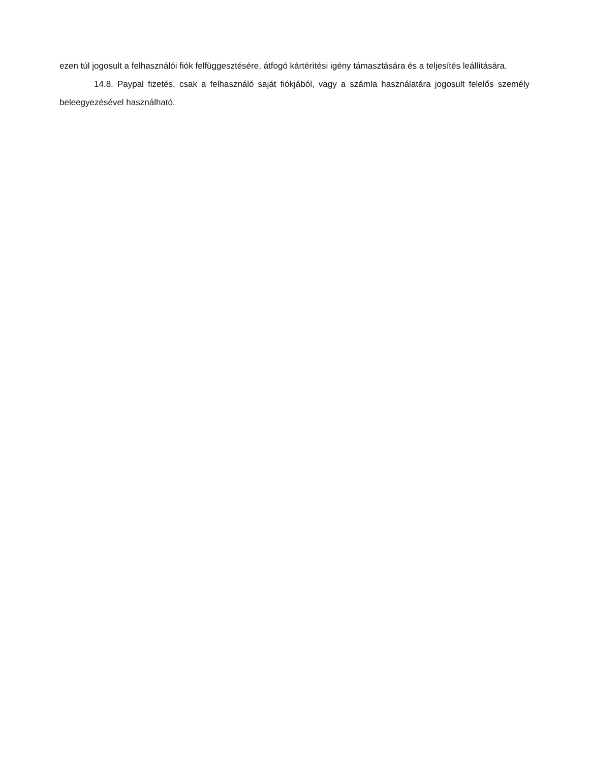ezen túl jogosult a felhasználói fiók felfüggesztésére, átfogó kártérítési igény támasztására és a teljesítés leállítására.
14.8. Paypal fizetés, csak a felhasználó saját fiókjából, vagy a számla használatára jogosult felelős személy beleegyezésével használható.